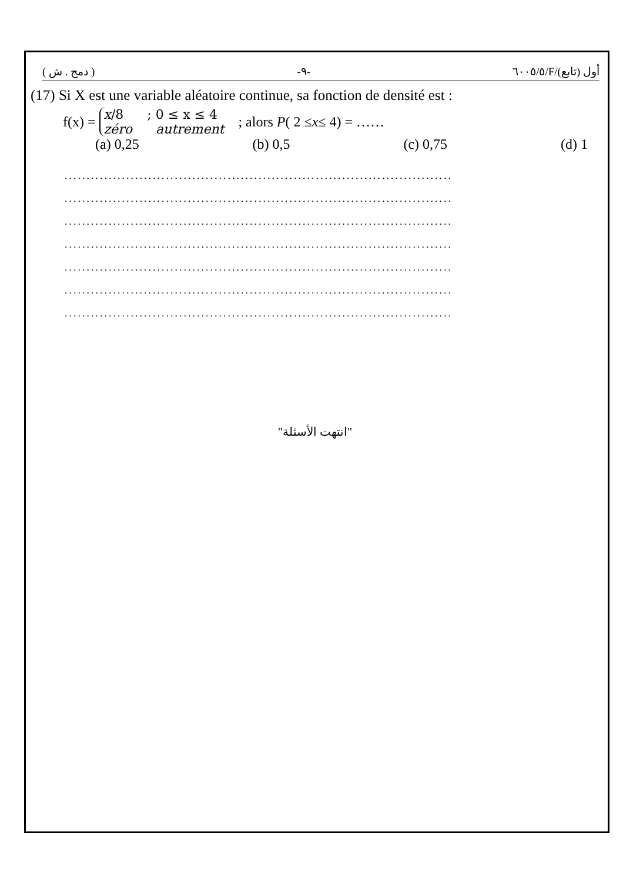( دمج . ش ) -٩- ٦٠٠٥/٥/F/أول (تابع)
(17) Si X est une variable aléatoire continue, sa fonction de densité est :
f(x) = x/8; 0 ≤ x ≤ 4 zéro autrement ; alors P ( 2 ≤ x ≤ 4) = ……
(a) 0,25 (b) 0,5 (c) 0,75 (d) 1
........................................................................................
........................................................................................
........................................................................................
........................................................................................
........................................................................................
........................................................................................
........................................................................................
"انتهت الأسئلة"